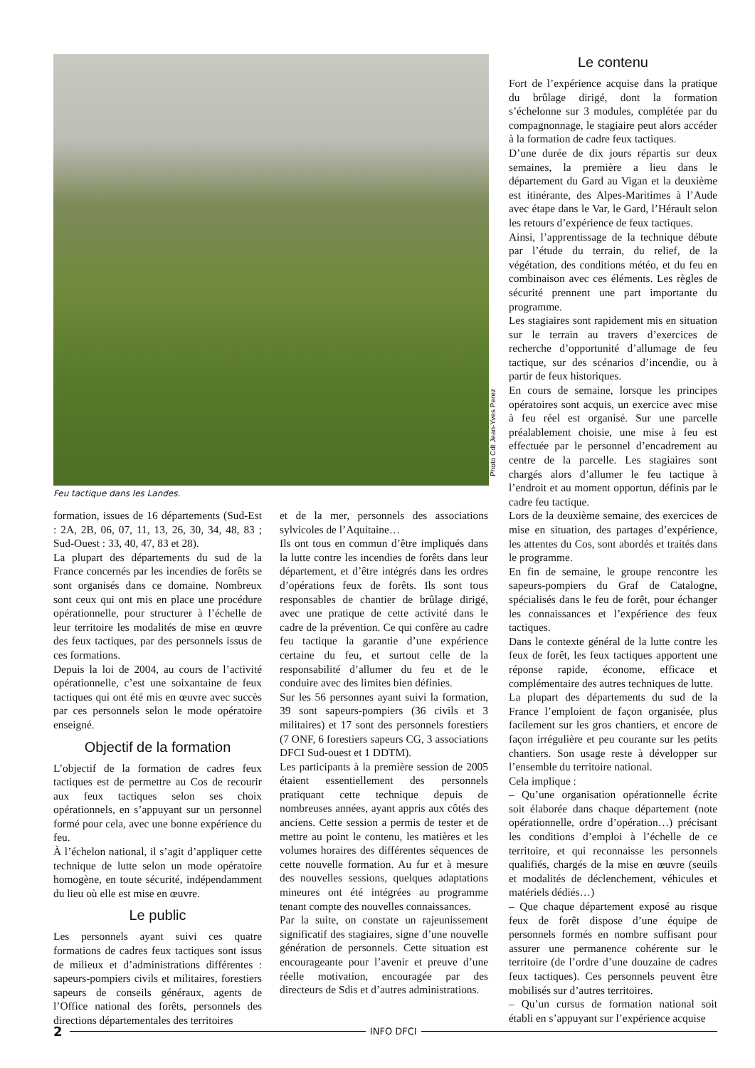Photo Cdt Jean-Yves Perez
Feu tactique dans les Landes.
formation, issues de 16 départements (Sud-Est : 2A, 2B, 06, 07, 11, 13, 26, 30, 34, 48, 83 ; Sud-Ouest : 33, 40, 47, 83 et 28).
La plupart des départements du sud de la France concernés par les incendies de forêts se sont organisés dans ce domaine. Nombreux sont ceux qui ont mis en place une procédure opérationnelle, pour structurer à l’échelle de leur territoire les modalités de mise en œuvre des feux tactiques, par des personnels issus de ces formations.
Depuis la loi de 2004, au cours de l’activité opérationnelle, c’est une soixantaine de feux tactiques qui ont été mis en œuvre avec succès par ces personnels selon le mode opératoire enseigné.
Objectif de la formation
L’objectif de la formation de cadres feux tactiques est de permettre au Cos de recourir aux feux tactiques selon ses choix opérationnels, en s’appuyant sur un personnel formé pour cela, avec une bonne expérience du feu.
À l’échelon national, il s’agit d’appliquer cette technique de lutte selon un mode opératoire homogène, en toute sécurité, indépendamment du lieu où elle est mise en œuvre.
Le public
Les personnels ayant suivi ces quatre formations de cadres feux tactiques sont issus de milieux et d’administrations différentes : sapeurs-pompiers civils et militaires, forestiers sapeurs de conseils généraux, agents de l’Office national des forêts, personnels des directions départementales des territoires
et de la mer, personnels des associations sylvicoles de l’Aquitaine…
Ils ont tous en commun d’être impliqués dans la lutte contre les incendies de forêts dans leur département, et d’être intégrés dans les ordres d’opérations feux de forêts. Ils sont tous responsables de chantier de brûlage dirigé, avec une pratique de cette activité dans le cadre de la prévention. Ce qui confère au cadre feu tactique la garantie d’une expérience certaine du feu, et surtout celle de la responsabilité d’allumer du feu et de le conduire avec des limites bien définies.
Sur les 56 personnes ayant suivi la formation, 39 sont sapeurs-pompiers (36 civils et 3 militaires) et 17 sont des personnels forestiers (7 ONF, 6 forestiers sapeurs CG, 3 associations DFCI Sud-ouest et 1 DDTM).
Les participants à la première session de 2005 étaient essentiellement des personnels pratiquant cette technique depuis de nombreuses années, ayant appris aux côtés des anciens. Cette session a permis de tester et de mettre au point le contenu, les matières et les volumes horaires des différentes séquences de cette nouvelle formation. Au fur et à mesure des nouvelles sessions, quelques adaptations mineures ont été intégrées au programme tenant compte des nouvelles connaissances.
Par la suite, on constate un rajeunissement significatif des stagiaires, signe d’une nouvelle génération de personnels. Cette situation est encourageante pour l’avenir et preuve d’une réelle motivation, encouragée par des directeurs de Sdis et d’autres administrations.
Le contenu
Fort de l’expérience acquise dans la pratique du brûlage dirigé, dont la formation s’échelonne sur 3 modules, complétée par du compagnonnage, le stagiaire peut alors accéder à la formation de cadre feux tactiques.
D’une durée de dix jours répartis sur deux semaines, la première a lieu dans le département du Gard au Vigan et la deuxième est itinérante, des Alpes-Maritimes à l’Aude avec étape dans le Var, le Gard, l’Hérault selon les retours d’expérience de feux tactiques.
Ainsi, l’apprentissage de la technique débute par l’étude du terrain, du relief, de la végétation, des conditions météo, et du feu en combinaison avec ces éléments. Les règles de sécurité prennent une part importante du programme.
Les stagiaires sont rapidement mis en situation sur le terrain au travers d’exercices de recherche d’opportunité d’allumage de feu tactique, sur des scénarios d’incendie, ou à partir de feux historiques.
En cours de semaine, lorsque les principes opératoires sont acquis, un exercice avec mise à feu réel est organisé. Sur une parcelle préalablement choisie, une mise à feu est effectuée par le personnel d’encadrement au centre de la parcelle. Les stagiaires sont chargés alors d’allumer le feu tactique à l’endroit et au moment opportun, définis par le cadre feu tactique.
Lors de la deuxième semaine, des exercices de mise en situation, des partages d’expérience, les attentes du Cos, sont abordés et traités dans le programme.
En fin de semaine, le groupe rencontre les sapeurs-pompiers du Graf de Catalogne, spécialisés dans le feu de forêt, pour échanger les connaissances et l’expérience des feux tactiques.
Dans le contexte général de la lutte contre les feux de forêt, les feux tactiques apportent une réponse rapide, économe, efficace et complémentaire des autres techniques de lutte.
La plupart des départements du sud de la France l’emploient de façon organisée, plus facilement sur les gros chantiers, et encore de façon irrégulière et peu courante sur les petits chantiers. Son usage reste à développer sur l’ensemble du territoire national.
Cela implique :
– Qu’une organisation opérationnelle écrite soit élaborée dans chaque département (note opérationnelle, ordre d’opération…) précisant les conditions d’emploi à l’échelle de ce territoire, et qui reconnaisse les personnels qualifiés, chargés de la mise en œuvre (seuils et modalités de déclenchement, véhicules et matériels dédiés…)
– Que chaque département exposé au risque feux de forêt dispose d’une équipe de personnels formés en nombre suffisant pour assurer une permanence cohérente sur le territoire (de l’ordre d’une douzaine de cadres feux tactiques). Ces personnels peuvent être mobilisés sur d’autres territoires.
– Qu’un cursus de formation national soit établi en s’appuyant sur l’expérience acquise
2 INFO DFCI